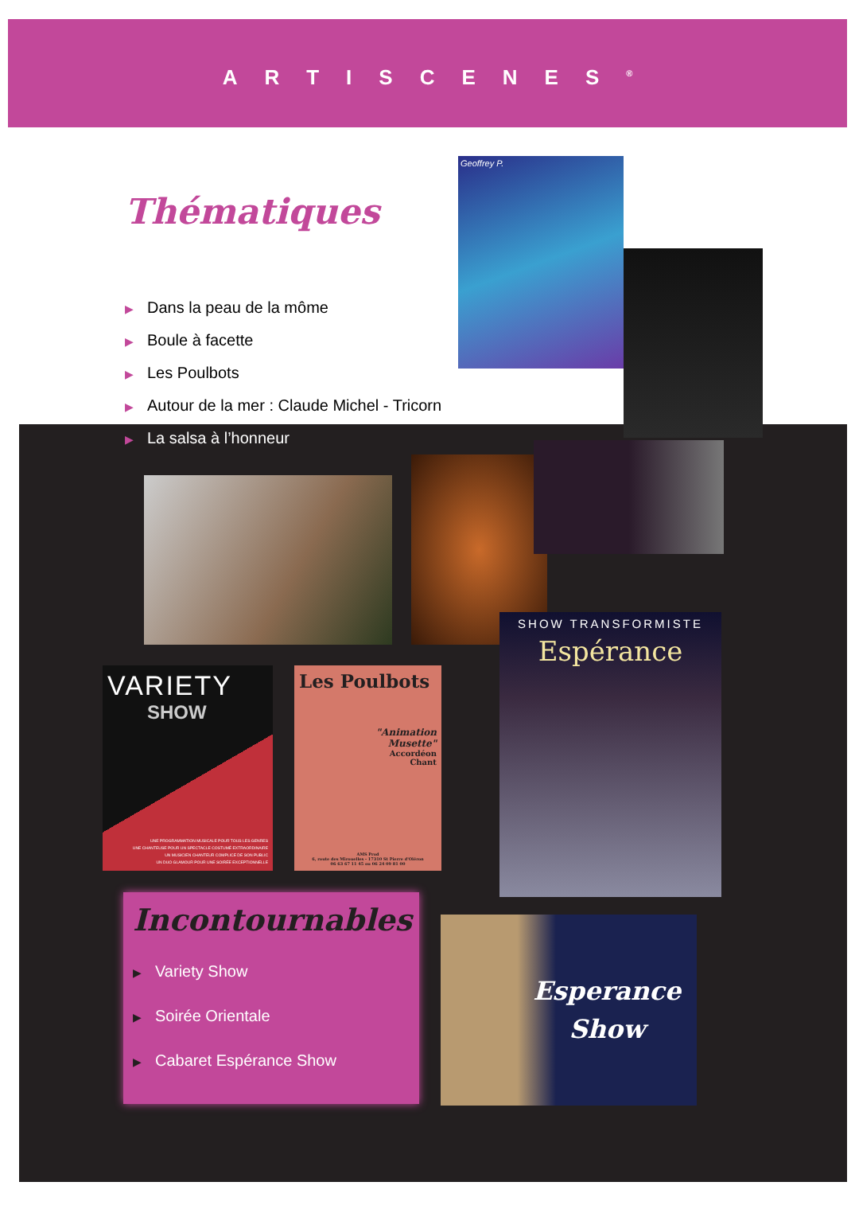ARTISCENES<sup>®</sup>
Thématiques
▶ Dans la peau de la môme
▶ Boule à facette
▶ Les Poulbots
▶ Autour de la mer : Claude Michel - Tricorn
▶ La salsa à l’honneur
Geoffrey P.
VARIETY
SHOW
UNE PROGRAMMATION MUSICALE POUR TOUS LES GENRES
UNE CHANTEUSE POUR UN SPECTACLE COSTUMÉ EXTRAORDINAIRE
UN MUSICIEN CHANTEUR COMPLICE DE SON PUBLIC
UN DUO GLAMOUR POUR UNE SOIRÉE EXCEPTIONNELLE
Les Poulbots
"Animation
Musette"
Accordéon
Chant
AMS Prod
6, route des Mirouelles - 17310 St Pierre d'Oléron
06 63 67 11 45 ou 06 24 09 81 00
SHOW TRANSFORMISTE
Espérance
Incontournables
▶ Variety Show
▶ Soirée Orientale
▶ Cabaret Espérance Show
Esperance
Show